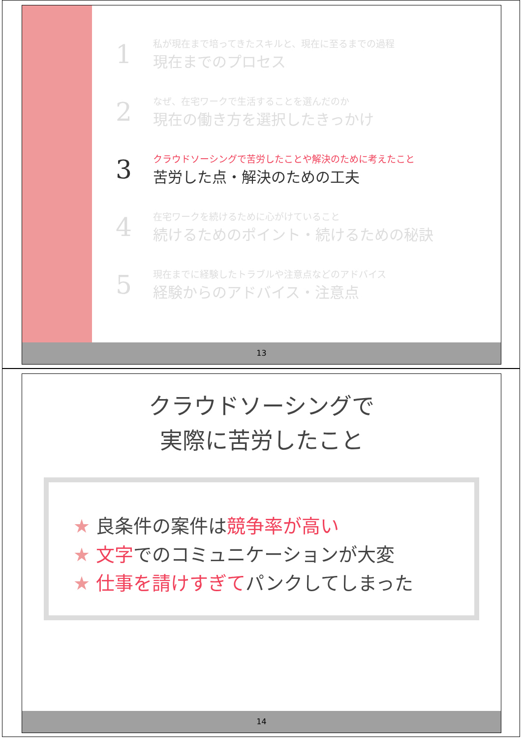1
私が現在まで培ってきたスキルと、現在に至るまでの過程
現在までのプロセス
2
なぜ、在宅ワークで生活することを選んだのか
現在の働き方を選択したきっかけ
3
クラウドソーシングで苦労したことや解決のために考えたこと
苦労した点・解決のための工夫
4
在宅ワークを続けるために心がけていること
続けるためのポイント・続けるための秘訣
5
現在までに経験したトラブルや注意点などのアドバイス
経験からのアドバイス・注意点
13
クラウドソーシングで
実際に苦労したこと
★ 良条件の案件は競争率が高い
★ 文字でのコミュニケーションが大変
★ 仕事を請けすぎてパンクしてしまった
14